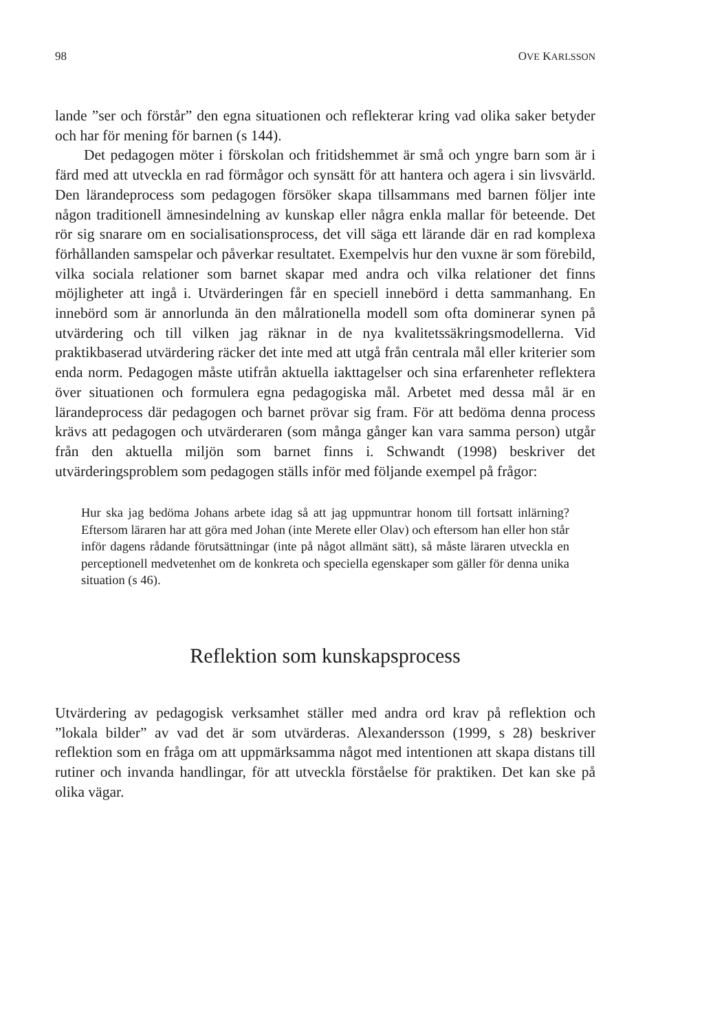98 OVE KARLSSON
lande ”ser och förstår” den egna situationen och reflekterar kring vad olika saker betyder och har för mening för barnen (s 144).
Det pedagogen möter i förskolan och fritidshemmet är små och yngre barn som är i färd med att utveckla en rad förmågor och synsätt för att hantera och agera i sin livsvärld. Den lärandeprocess som pedagogen försöker skapa tillsammans med barnen följer inte någon traditionell ämnesindelning av kunskap eller några enkla mallar för beteende. Det rör sig snarare om en socialisationsprocess, det vill säga ett lärande där en rad komplexa förhållanden samspelar och påverkar resultatet. Exempelvis hur den vuxne är som förebild, vilka sociala relationer som barnet skapar med andra och vilka relationer det finns möjligheter att ingå i. Utvärderingen får en speciell innebörd i detta sammanhang. En innebörd som är annorlunda än den målrationella modell som ofta dominerar synen på utvärdering och till vilken jag räknar in de nya kvalitetssäkringsmodellerna. Vid praktikbaserad utvärdering räcker det inte med att utgå från centrala mål eller kriterier som enda norm. Pedagogen måste utifrån aktuella iakttagelser och sina erfarenheter reflektera över situationen och formulera egna pedagogiska mål. Arbetet med dessa mål är en lärandeprocess där pedagogen och barnet prövar sig fram. För att bedöma denna process krävs att pedagogen och utvärderaren (som många gånger kan vara samma person) utgår från den aktuella miljön som barnet finns i. Schwandt (1998) beskriver det utvärderingsproblem som pedagogen ställs inför med följande exempel på frågor:
Hur ska jag bedöma Johans arbete idag så att jag uppmuntrar honom till fortsatt inlärning? Eftersom läraren har att göra med Johan (inte Merete eller Olav) och eftersom han eller hon står inför dagens rådande förutsättningar (inte på något allmänt sätt), så måste läraren utveckla en perceptionell medvetenhet om de konkreta och speciella egenskaper som gäller för denna unika situation (s 46).
Reflektion som kunskapsprocess
Utvärdering av pedagogisk verksamhet ställer med andra ord krav på reflektion och ”lokala bilder” av vad det är som utvärderas. Alexandersson (1999, s 28) beskriver reflektion som en fråga om att uppmärksamma något med intentionen att skapa distans till rutiner och invanda handlingar, för att utveckla förståelse för praktiken. Det kan ske på olika vägar.